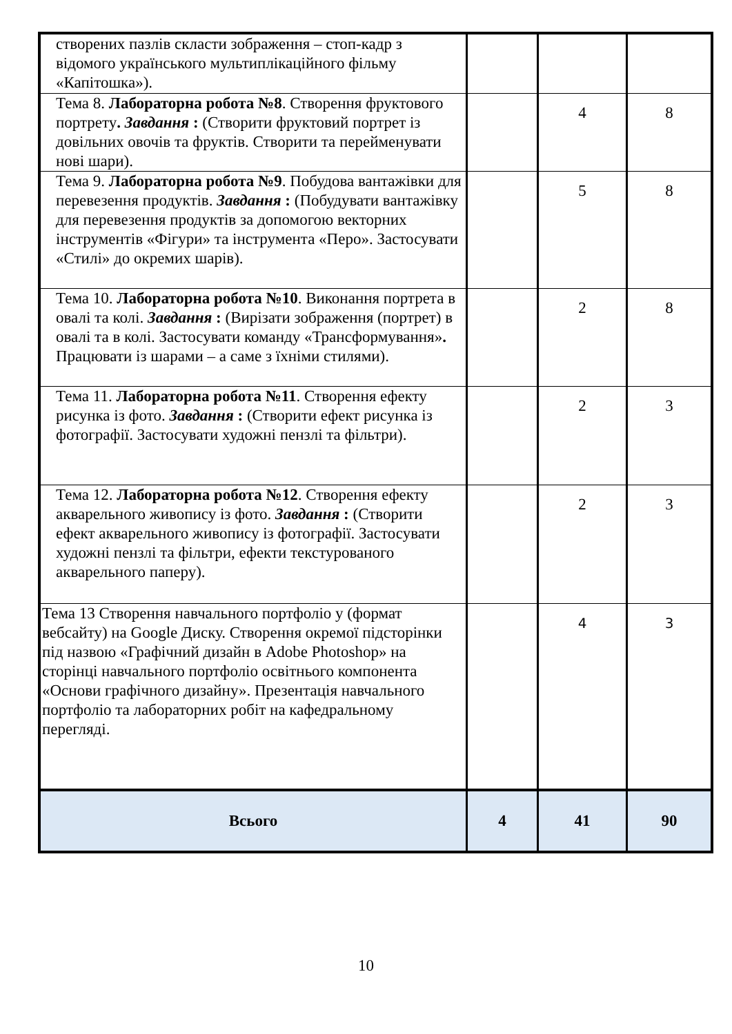| створених пазлів скласти зображення – стоп-кадр з відомого українського мультиплікаційного фільму «Капітошка»). | | | |
| Тема 8. Лабораторна робота №8 . Створення фруктового портрету . Завдання : (Створити фруктовий портрет із довільних овочів та фруктів. Створити та перейменувати нові шари). | | 4 | 8 |
| Тема 9. Лабораторна робота №9 . Побудова вантажівки для перевезення продуктів. Завдання : (Побудувати вантажівку для перевезення продуктів за допомогою векторних інструментів «Фігури» та інструмента «Перо». Застосувати «Стилі» до окремих шарів). | | 5 | 8 |
| Тема 10. Лабораторна робота №10 . Виконання портрета в овалі та колі. Завдання : (Вирізати зображення (портрет) в овалі та в колі. Застосувати команду «Трансформування» . Працювати із шарами – а саме з їхніми стилями). | | 2 | 8 |
| Тема 11. Лабораторна робота №11 . Створення ефекту рисунка із фото. Завдання : (Створити ефект рисунка із фотографії. Застосувати художні пензлі та фільтри). | | 2 | 3 |
| Тема 12. Лабораторна робота №12 . Створення ефекту акварельного живопису із фото. Завдання : (Створити ефект акварельного живопису із фотографії. Застосувати художні пензлі та фільтри, ефекти текстурованого акварельного паперу). | | 2 | 3 |
| Тема 13 Створення навчального портфоліо у (формат вебсайту) на Google Диску. Створення окремої підсторінки під назвою «Графічний дизайн в Adobe Photoshop» на сторінці навчального портфоліо освітнього компонента «Основи графічного дизайну». Презентація навчального портфоліо та лабораторних робіт на кафедральному перегляді. | | 4 | 3 |
| Всього | 4 | 41 | 90 |
10